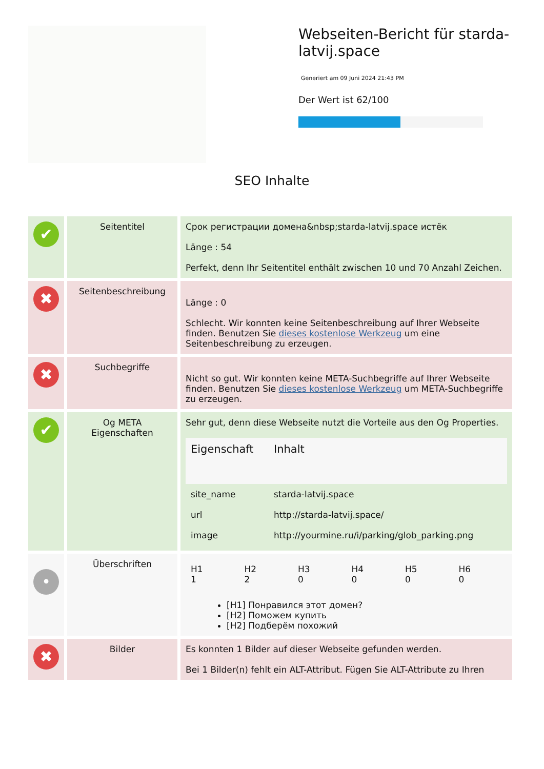Webseiten-Bericht für starda-latvij.space
Generiert am 09 Juni 2024 21:43 PM
Der Wert ist 62/100
SEO Inhalte
| ✔ | Seitentitel | Срок регистрации домена&nbsp;starda-latvij.space истёк Länge : 54 Perfekt, denn Ihr Seitentitel enthält zwischen 10 und 70 Anzahl Zeichen. |
| ✖ | Seitenbeschreibung | Länge : 0 Schlecht. Wir konnten keine Seitenbeschreibung auf Ihrer Webseite finden. Benutzen Sie dieses kostenlose Werkzeug um eine Seitenbeschreibung zu erzeugen. |
| ✖ | Suchbegriffe | Nicht so gut. Wir konnten keine META-Suchbegriffe auf Ihrer Webseite finden. Benutzen Sie dieses kostenlose Werkzeug um META-Suchbegriffe zu erzeugen. |
| ✔ | Og META Eigenschaften | Sehr gut, denn diese Webseite nutzt die Vorteile aus den Og Properties. / Eigenschaft / Inhalt / / --- / --- / / site_name / starda-latvij.space / / url / http://starda-latvij.space/ / / image / http://yourmine.ru/i/parking/glob_parking.png / |
| • | Überschriften | / H1 1 / H2 2 / H3 0 / H4 0 / H5 0 / H6 0 / [H1] Понравился этот домен? [H2] Поможем купить [H2] Подберём похожий |
| ✖ | Bilder | Es konnten 1 Bilder auf dieser Webseite gefunden werden. Bei 1 Bilder(n) fehlt ein ALT-Attribut. Fügen Sie ALT-Attribute zu Ihren |